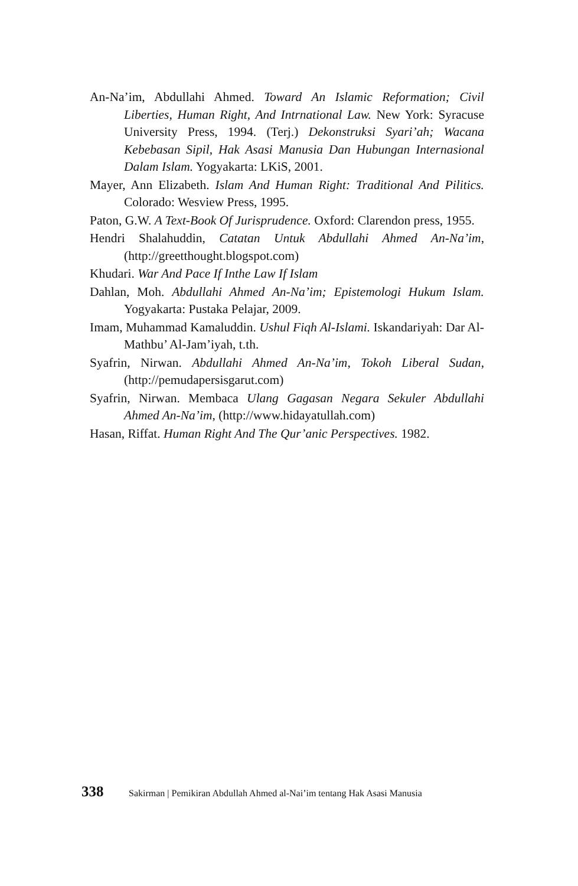An-Na’im, Abdullahi Ahmed. Toward An Islamic Reformation; Civil Liberties, Human Right, And Intrnational Law. New York: Syracuse University Press, 1994. (Terj.) Dekonstruksi Syari’ah; Wacana Kebebasan Sipil, Hak Asasi Manusia Dan Hubungan Internasional Dalam Islam. Yogyakarta: LKiS, 2001.
Mayer, Ann Elizabeth. Islam And Human Right: Traditional And Pilitics. Colorado: Wesview Press, 1995.
Paton, G.W. A Text-Book Of Jurisprudence. Oxford: Clarendon press, 1955.
Hendri Shalahuddin, Catatan Untuk Abdullahi Ahmed An-Na’im, (http://greetthought.blogspot.com)
Khudari. War And Pace If Inthe Law If Islam
Dahlan, Moh. Abdullahi Ahmed An-Na’im; Epistemologi Hukum Islam. Yogyakarta: Pustaka Pelajar, 2009.
Imam, Muhammad Kamaluddin. Ushul Fiqh Al-Islami. Iskandariyah: Dar Al-Mathbu’ Al-Jam’iyah, t.th.
Syafrin, Nirwan. Abdullahi Ahmed An-Na’im, Tokoh Liberal Sudan, (http://pemudapersisgarut.com)
Syafrin, Nirwan. Membaca Ulang Gagasan Negara Sekuler Abdullahi Ahmed An-Na’im, (http://www.hidayatullah.com)
Hasan, Riffat. Human Right And The Qur’anic Perspectives. 1982.
338 Sakirman | Pemikiran Abdullah Ahmed al-Nai’im tentang Hak Asasi Manusia